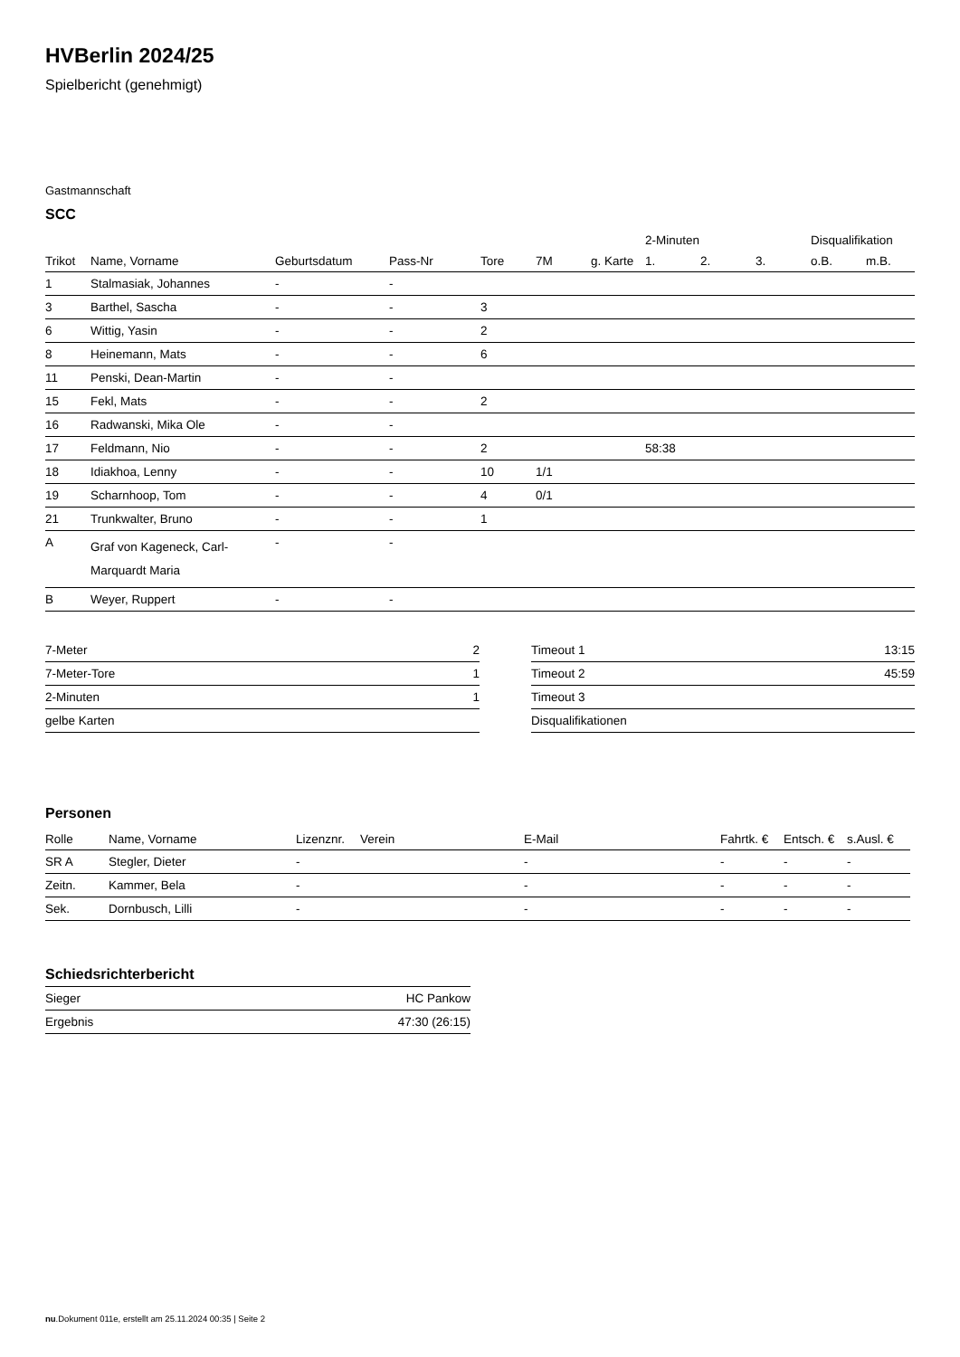HVBerlin 2024/25
Spielbericht (genehmigt)
Gastmannschaft
SCC
| | | | | | | | 2-Minuten | | | Disqualifikation | |
| --- | --- | --- | --- | --- | --- | --- | --- | --- | --- | --- | --- |
| Trikot | Name, Vorname | Geburtsdatum | Pass-Nr | Tore | 7M | g. Karte | 1. | 2. | 3. | o.B. | m.B. |
| 1 | Stalmasiak, Johannes | - | - | | | | | | | | |
| 3 | Barthel, Sascha | - | - | 3 | | | | | | | |
| 6 | Wittig, Yasin | - | - | 2 | | | | | | | |
| 8 | Heinemann, Mats | - | - | 6 | | | | | | | |
| 11 | Penski, Dean-Martin | - | - | | | | | | | | |
| 15 | Fekl, Mats | - | - | 2 | | | | | | | |
| 16 | Radwanski, Mika Ole | - | - | | | | | | | | |
| 17 | Feldmann, Nio | - | - | 2 | | | 58:38 | | | | |
| 18 | Idiakhoa, Lenny | - | - | 10 | 1/1 | | | | | | |
| 19 | Scharnhoop, Tom | - | - | 4 | 0/1 | | | | | | |
| 21 | Trunkwalter, Bruno | - | - | 1 | | | | | | | |
| A | Graf von Kageneck, Carl- Marquardt Maria | - | - | | | | | | | | |
| B | Weyer, Ruppert | - | - | | | | | | | | |
| 7-Meter | 2 |
| 7-Meter-Tore | 1 |
| 2-Minuten | 1 |
| gelbe Karten | |
| Timeout 1 | 13:15 |
| Timeout 2 | 45:59 |
| Timeout 3 | |
| Disqualifikationen | |
Personen
| Rolle | Name, Vorname | Lizenznr. | Verein | E-Mail | Fahrtk. € | Entsch. € | s.Ausl. € |
| --- | --- | --- | --- | --- | --- | --- | --- |
| SR A | Stegler, Dieter | - | | - | - | - | - |
| Zeitn. | Kammer, Bela | - | | - | - | - | - |
| Sek. | Dornbusch, Lilli | - | | - | - | - | - |
Schiedsrichterbericht
| Sieger | HC Pankow |
| Ergebnis | 47:30 (26:15) |
nu.Dokument 011e, erstellt am 25.11.2024 00:35 | Seite 2